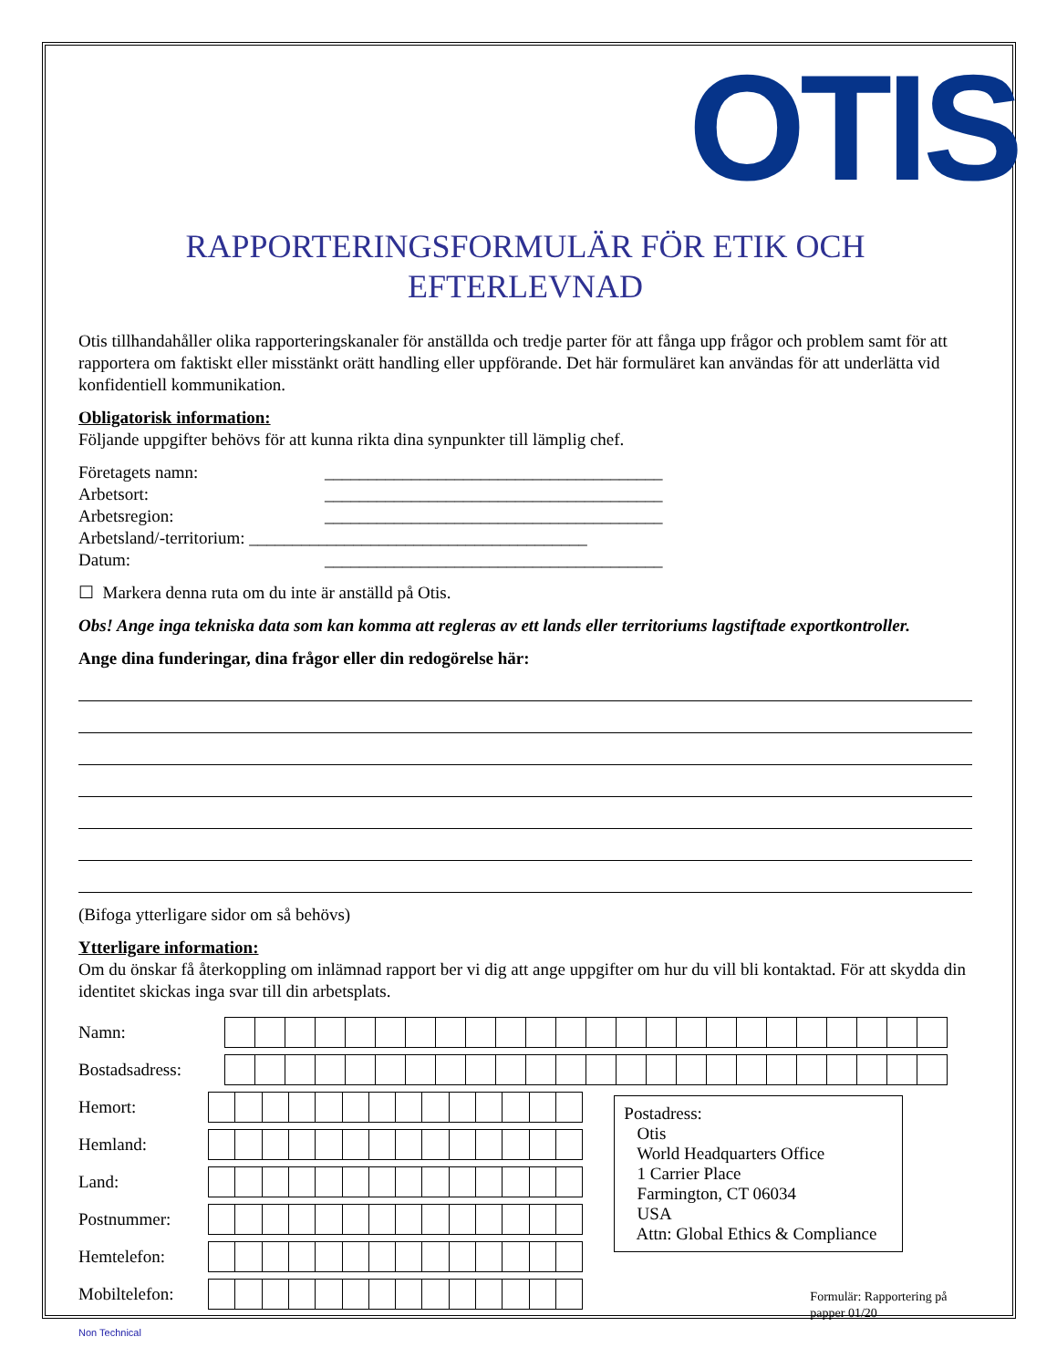OTIS
RAPPORTERINGSFORMULÄR FÖR ETIK OCH EFTERLEVNAD
Otis tillhandahåller olika rapporteringskanaler för anställda och tredje parter för att fånga upp frågor och problem samt för att rapportera om faktiskt eller misstänkt orätt handling eller uppförande. Det här formuläret kan användas för att underlätta vid konfidentiell kommunikation.
Obligatorisk information:
Följande uppgifter behövs för att kunna rikta dina synpunkter till lämplig chef.
Företagets namn: _______________________________________
Arbetsort: _______________________________________
Arbetsregion: _______________________________________
Arbetsland/-territorium: _______________________________________
Datum: _______________________________________
☐ Markera denna ruta om du inte är anställd på Otis.
Obs! Ange inga tekniska data som kan komma att regleras av ett lands eller territoriums lagstiftade exportkontroller.
Ange dina funderingar, dina frågor eller din redogörelse här:
(Bifoga ytterligare sidor om så behövs)
Ytterligare information:
Om du önskar få återkoppling om inlämnad rapport ber vi dig att ange uppgifter om hur du vill bli kontaktad. För att skydda din identitet skickas inga svar till din arbetsplats.
Namn:
Bostadsadress:
Hemort:
Hemland:
Land:
Postnummer:
Hemtelefon:
Mobiltelefon:
Postadress:
Otis
World Headquarters Office
1 Carrier Place
Farmington, CT 06034
USA
Attn: Global Ethics & Compliance
Formulär: Rapportering på papper 01/20
Non Technical